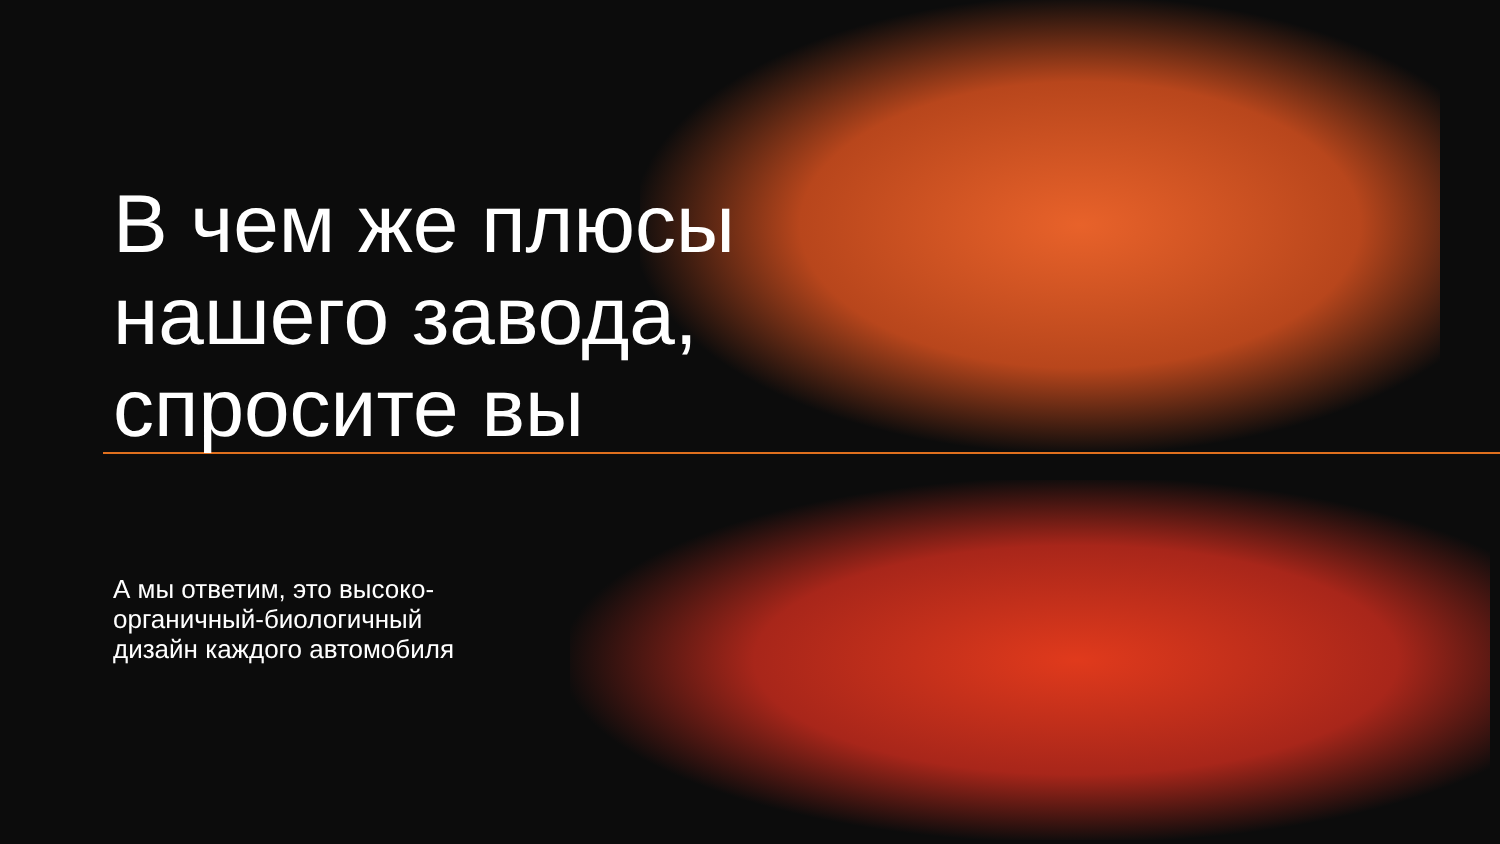В чем же плюсы
нашего завода,
спросите вы
А мы ответим, это высоко-
органичный-биологичный
дизайн каждого автомобиля